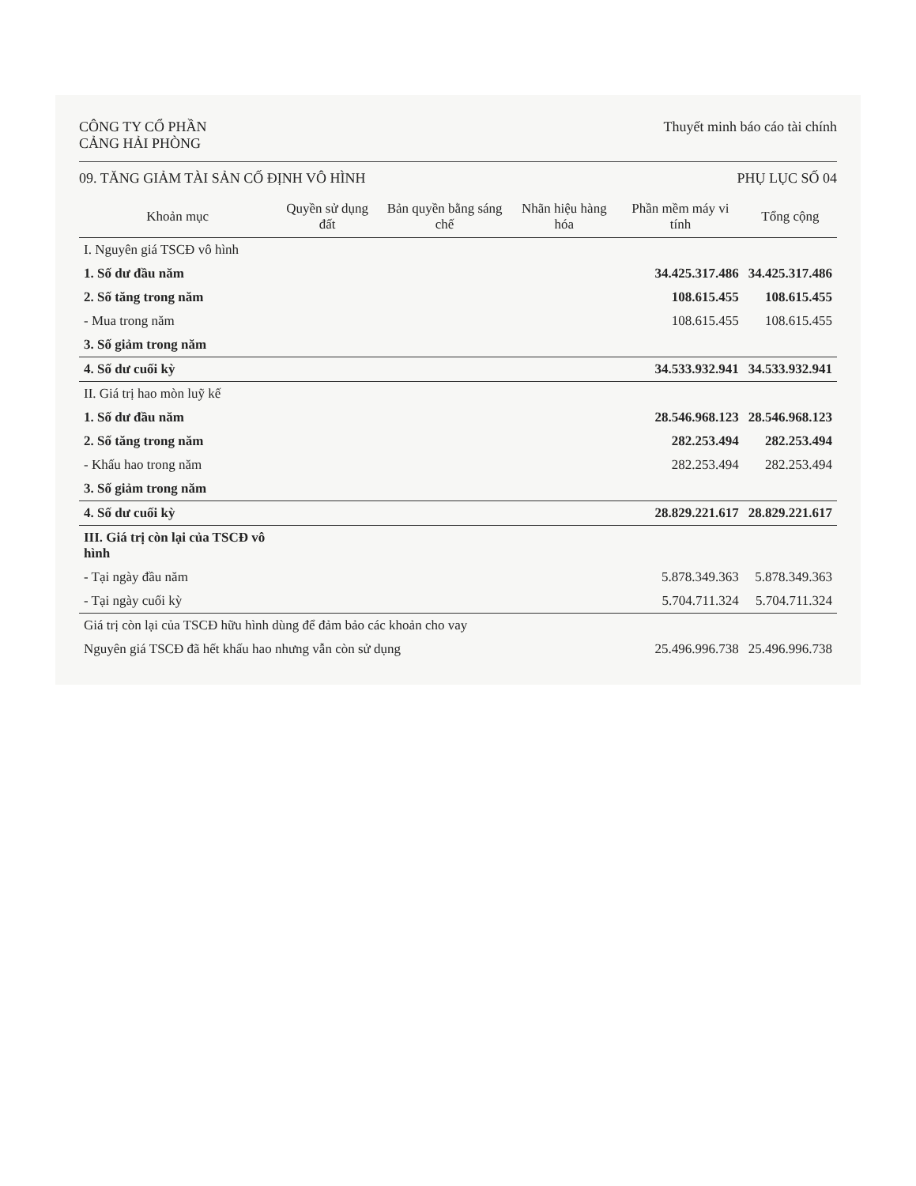CÔNG TY CỔ PHẦN
CẢNG HẢI PHÒNG
Thuyết minh báo cáo tài chính
09. TĂNG GIẢM TÀI SẢN CỐ ĐỊNH VÔ HÌNH
PHỤ LỤC SỐ 04
| Khoản mục | Quyền sử dụng đất | Bản quyền bằng sáng chế | Nhãn hiệu hàng hóa | Phần mềm máy vi tính | Tổng cộng |
| --- | --- | --- | --- | --- | --- |
| I. Nguyên giá TSCĐ vô hình | | | | | |
| 1. Số dư đầu năm | | | | 34.425.317.486 | 34.425.317.486 |
| 2. Số tăng trong năm | | | | 108.615.455 | 108.615.455 |
| - Mua trong năm | | | | 108.615.455 | 108.615.455 |
| 3. Số giảm trong năm | | | | | |
| 4. Số dư cuối kỳ | | | | 34.533.932.941 | 34.533.932.941 |
| II. Giá trị hao mòn luỹ kế | | | | | |
| 1. Số dư đầu năm | | | | 28.546.968.123 | 28.546.968.123 |
| 2. Số tăng trong năm | | | | 282.253.494 | 282.253.494 |
| - Khấu hao trong năm | | | | 282.253.494 | 282.253.494 |
| 3. Số giảm trong năm | | | | | |
| 4. Số dư cuối kỳ | | | | 28.829.221.617 | 28.829.221.617 |
| III. Giá trị còn lại của TSCĐ vô hình | | | | | |
| - Tại ngày đầu năm | | | | 5.878.349.363 | 5.878.349.363 |
| - Tại ngày cuối kỳ | | | | 5.704.711.324 | 5.704.711.324 |
| Giá trị còn lại của TSCĐ hữu hình dùng để đảm bảo các khoản cho vay | | | | | |
| Nguyên giá TSCĐ đã hết khấu hao nhưng vẫn còn sử dụng | | | | 25.496.996.738 | 25.496.996.738 |